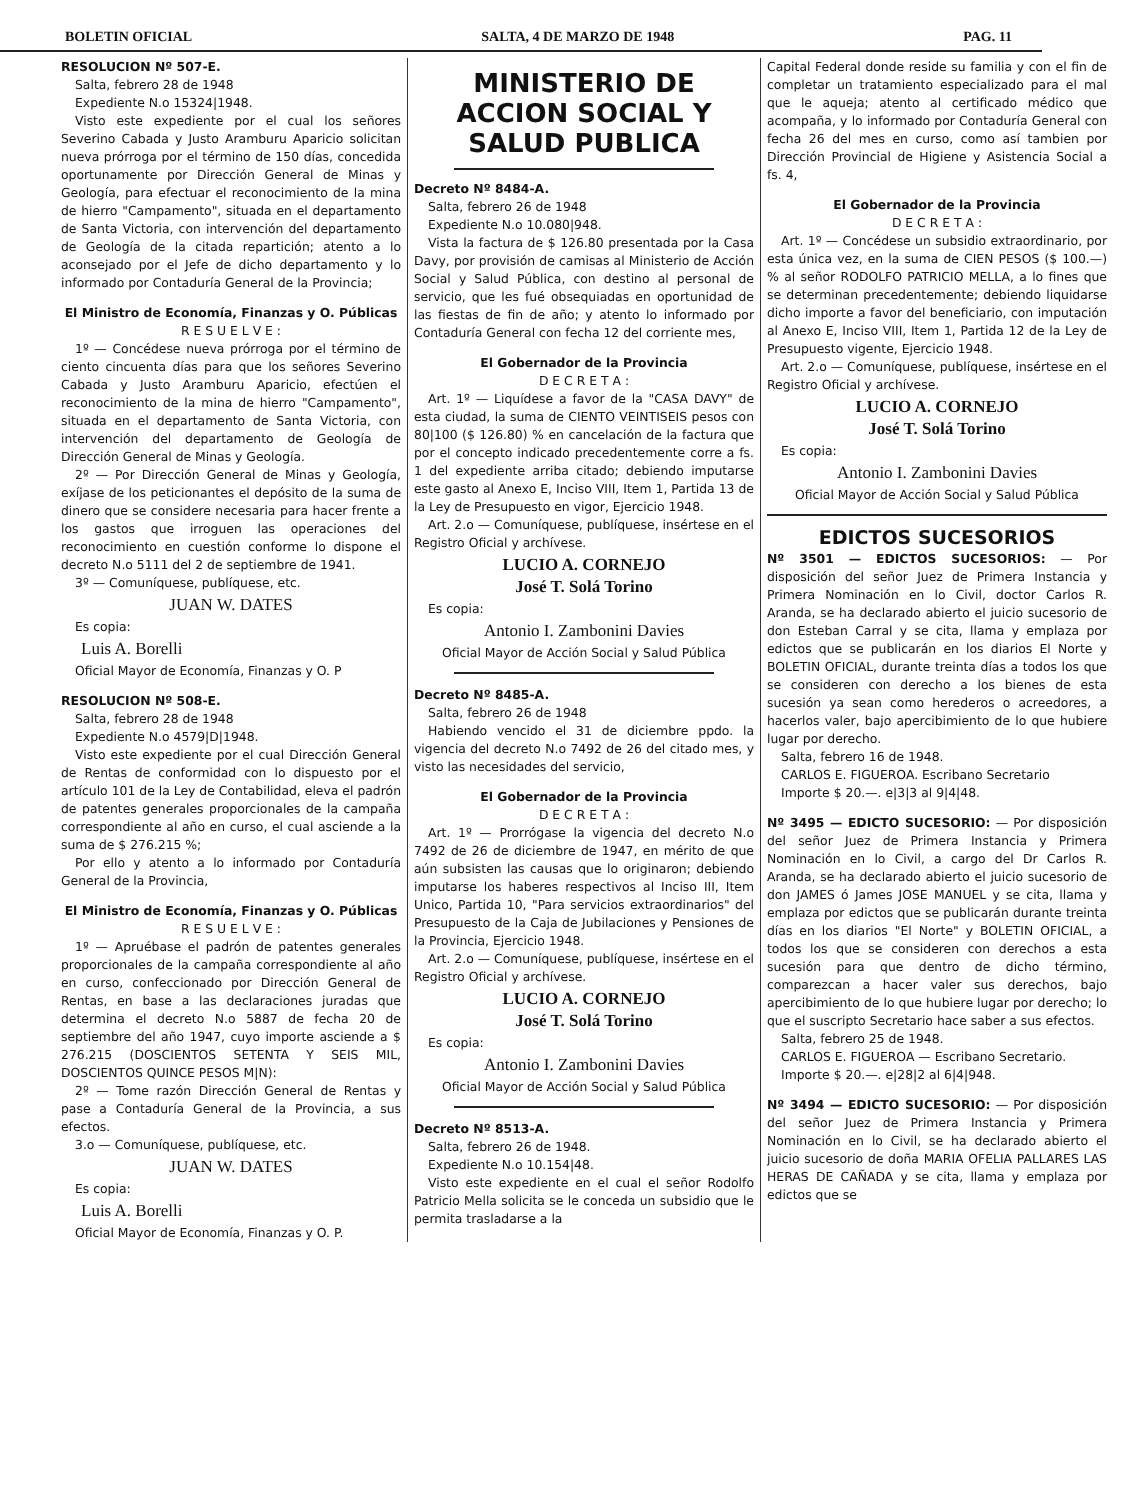BOLETIN OFICIAL SALTA, 4 DE MARZO DE 1948 PAG. 11
RESOLUCION Nº 507-E.
Salta, febrero 28 de 1948
Expediente N.o 15324|1948.
Visto este expediente por el cual los señores Severino Cabada y Justo Aramburu Aparicio solicitan nueva prórroga por el término de 150 días, concedida oportunamente por Dirección General de Minas y Geología, para efectuar el reconocimiento de la mina de hierro "Campamento", situada en el departamento de Santa Victoria, con intervención del departamento de Geología de la citada repartición; atento a lo aconsejado por el Jefe de dicho departamento y lo informado por Contaduría General de la Provincia;
El Ministro de Economía, Finanzas y O. Públicas
R E S U E L V E :
1º — Concédese nueva prórroga por el término de ciento cincuenta días para que los señores Severino Cabada y Justo Aramburu Aparicio, efectúen el reconocimiento de la mina de hierro "Campamento", situada en el departamento de Santa Victoria, con intervención del departamento de Geología de Dirección General de Minas y Geología.
2º — Por Dirección General de Minas y Geología, exíjase de los peticionantes el depósito de la suma de dinero que se considere necesaria para hacer frente a los gastos que irroguen las operaciones del reconocimiento en cuestión conforme lo dispone el decreto N.o 5111 del 2 de septiembre de 1941.
3º — Comuníquese, publíquese, etc.
JUAN W. DATES
Es copia:
Luis A. Borelli
Oficial Mayor de Economía, Finanzas y O. P
RESOLUCION Nº 508-E.
Salta, febrero 28 de 1948
Expediente N.o 4579|D|1948.
Visto este expediente por el cual Dirección General de Rentas de conformidad con lo dispuesto por el artículo 101 de la Ley de Contabilidad, eleva el padrón de patentes generales proporcionales de la campaña correspondiente al año en curso, el cual asciende a la suma de $ 276.215 %;
Por ello y atento a lo informado por Contaduría General de la Provincia,
El Ministro de Economía, Finanzas y O. Públicas
R E S U E L V E :
1º — Apruébase el padrón de patentes generales proporcionales de la campaña correspondiente al año en curso, confeccionado por Dirección General de Rentas, en base a las declaraciones juradas que determina el decreto N.o 5887 de fecha 20 de septiembre del año 1947, cuyo importe asciende a $ 276.215 (DOSCIENTOS SETENTA Y SEIS MIL, DOSCIENTOS QUINCE PESOS M|N):
2º — Tome razón Dirección General de Rentas y pase a Contaduría General de la Provincia, a sus efectos.
3.o — Comuníquese, publíquese, etc.
JUAN W. DATES
Es copia:
Luis A. Borelli
Oficial Mayor de Economía, Finanzas y O. P.
MINISTERIO DE ACCION SOCIAL Y SALUD PUBLICA
Decreto Nº 8484-A.
Salta, febrero 26 de 1948
Expediente N.o 10.080|948.
Vista la factura de $ 126.80 presentada por la Casa Davy, por provisión de camisas al Ministerio de Acción Social y Salud Pública, con destino al personal de servicio, que les fué obsequiadas en oportunidad de las fiestas de fin de año; y atento lo informado por Contaduría General con fecha 12 del corriente mes,
El Gobernador de la Provincia
D E C R E T A :
Art. 1º — Liquídese a favor de la "CASA DAVY" de esta ciudad, la suma de CIENTO VEINTISEIS pesos con 80|100 ($ 126.80) % en cancelación de la factura que por el concepto indicado precedentemente corre a fs. 1 del expediente arriba citado; debiendo imputarse este gasto al Anexo E, Inciso VIII, Item 1, Partida 13 de la Ley de Presupuesto en vigor, Ejercicio 1948.
Art. 2.o — Comuníquese, publíquese, insértese en el Registro Oficial y archívese.
LUCIO A. CORNEJO
José T. Solá Torino
Es copia:
Antonio I. Zambonini Davies
Oficial Mayor de Acción Social y Salud Pública
Decreto Nº 8485-A.
Salta, febrero 26 de 1948
Habiendo vencido el 31 de diciembre ppdo. la vigencia del decreto N.o 7492 de 26 del citado mes, y visto las necesidades del servicio,
El Gobernador de la Provincia
D E C R E T A :
Art. 1º — Prorrógase la vigencia del decreto N.o 7492 de 26 de diciembre de 1947, en mérito de que aún subsisten las causas que lo originaron; debiendo imputarse los haberes respectivos al Inciso III, Item Unico, Partida 10, "Para servicios extraordinarios" del Presupuesto de la Caja de Jubilaciones y Pensiones de la Provincia, Ejercicio 1948.
Art. 2.o — Comuníquese, publíquese, insértese en el Registro Oficial y archívese.
LUCIO A. CORNEJO
José T. Solá Torino
Es copia:
Antonio I. Zambonini Davies
Oficial Mayor de Acción Social y Salud Pública
Decreto Nº 8513-A.
Salta, febrero 26 de 1948.
Expediente N.o 10.154|48.
Visto este expediente en el cual el señor Rodolfo Patricio Mella solicita se le conceda un subsidio que le permita trasladarse a la
Capital Federal donde reside su familia y con el fin de completar un tratamiento especializado para el mal que le aqueja; atento al certificado médico que acompaña, y lo informado por Contaduría General con fecha 26 del mes en curso, como así tambien por Dirección Provincial de Higiene y Asistencia Social a fs. 4,
El Gobernador de la Provincia
D E C R E T A :
Art. 1º — Concédese un subsidio extraordinario, por esta única vez, en la suma de CIEN PESOS ($ 100.—) % al señor RODOLFO PATRICIO MELLA, a lo fines que se determinan precedentemente; debiendo liquidarse dicho importe a favor del beneficiario, con imputación al Anexo E, Inciso VIII, Item 1, Partida 12 de la Ley de Presupuesto vigente, Ejercicio 1948.
Art. 2.o — Comuníquese, publíquese, insértese en el Registro Oficial y archívese.
LUCIO A. CORNEJO
José T. Solá Torino
Es copia:
Antonio I. Zambonini Davies
Oficial Mayor de Acción Social y Salud Pública
EDICTOS SUCESORIOS
Nº 3501 — EDICTOS SUCESORIOS: — Por disposición del señor Juez de Primera Instancia y Primera Nominación en lo Civil, doctor Carlos R. Aranda, se ha declarado abierto el juicio sucesorio de don Esteban Carral y se cita, llama y emplaza por edictos que se publicarán en los diarios El Norte y BOLETIN OFICIAL, durante treinta días a todos los que se consideren con derecho a los bienes de esta sucesión ya sean como herederos o acreedores, a hacerlos valer, bajo apercibimiento de lo que hubiere lugar por derecho.
Salta, febrero 16 de 1948.
CARLOS E. FIGUEROA. Escribano Secretario
Importe $ 20.—. e|3|3 al 9|4|48.
Nº 3495 — EDICTO SUCESORIO: — Por disposición del señor Juez de Primera Instancia y Primera Nominación en lo Civil, a cargo del Dr Carlos R. Aranda, se ha declarado abierto el juicio sucesorio de don JAMES ó James JOSE MANUEL y se cita, llama y emplaza por edictos que se publicarán durante treinta días en los diarios "El Norte" y BOLETIN OFICIAL, a todos los que se consideren con derechos a esta sucesión para que dentro de dicho término, comparezcan a hacer valer sus derechos, bajo apercibimiento de lo que hubiere lugar por derecho; lo que el suscripto Secretario hace saber a sus efectos.
Salta, febrero 25 de 1948.
CARLOS E. FIGUEROA — Escribano Secretario.
Importe $ 20.—. e|28|2 al 6|4|948.
Nº 3494 — EDICTO SUCESORIO: — Por disposición del señor Juez de Primera Instancia y Primera Nominación en lo Civil, se ha declarado abierto el juicio sucesorio de doña MARIA OFELIA PALLARES LAS HERAS DE CAÑADA y se cita, llama y emplaza por edictos que se